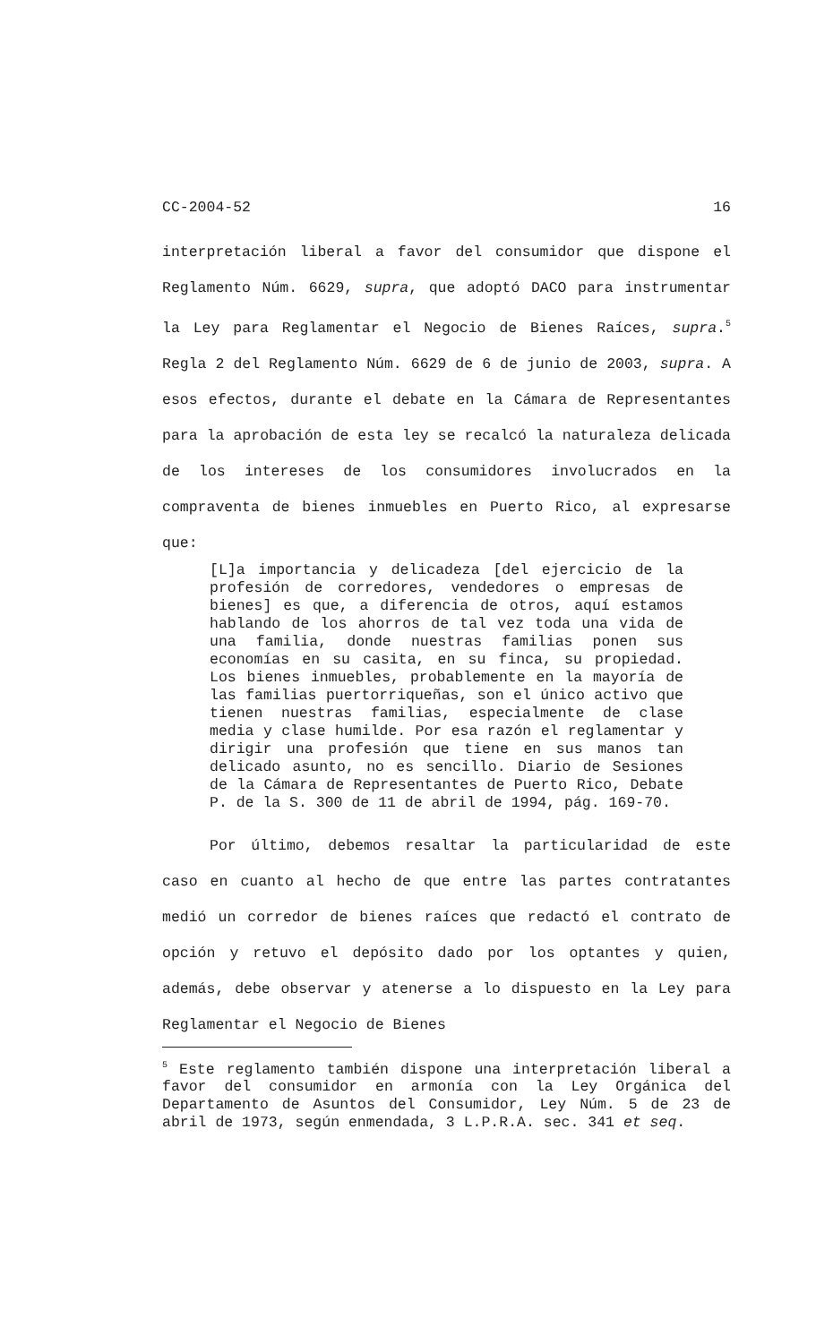CC-2004-52 16
interpretación liberal a favor del consumidor que dispone el Reglamento Núm. 6629, supra, que adoptó DACO para instrumentar la Ley para Reglamentar el Negocio de Bienes Raíces, supra.<sup>5</sup> Regla 2 del Reglamento Núm. 6629 de 6 de junio de 2003, supra. A esos efectos, durante el debate en la Cámara de Representantes para la aprobación de esta ley se recalcó la naturaleza delicada de los intereses de los consumidores involucrados en la compraventa de bienes inmuebles en Puerto Rico, al expresarse que:
[L]a importancia y delicadeza [del ejercicio de la profesión de corredores, vendedores o empresas de bienes] es que, a diferencia de otros, aquí estamos hablando de los ahorros de tal vez toda una vida de una familia, donde nuestras familias ponen sus economías en su casita, en su finca, su propiedad. Los bienes inmuebles, probablemente en la mayoría de las familias puertorriqueñas, son el único activo que tienen nuestras familias, especialmente de clase media y clase humilde. Por esa razón el reglamentar y dirigir una profesión que tiene en sus manos tan delicado asunto, no es sencillo. Diario de Sesiones de la Cámara de Representantes de Puerto Rico, Debate P. de la S. 300 de 11 de abril de 1994, pág. 169-70.
Por último, debemos resaltar la particularidad de este caso en cuanto al hecho de que entre las partes contratantes medió un corredor de bienes raíces que redactó el contrato de opción y retuvo el depósito dado por los optantes y quien, además, debe observar y atenerse a lo dispuesto en la Ley para Reglamentar el Negocio de Bienes
<sup>5</sup> Este reglamento también dispone una interpretación liberal a favor del consumidor en armonía con la Ley Orgánica del Departamento de Asuntos del Consumidor, Ley Núm. 5 de 23 de abril de 1973, según enmendada, 3 L.P.R.A. sec. 341 et seq.